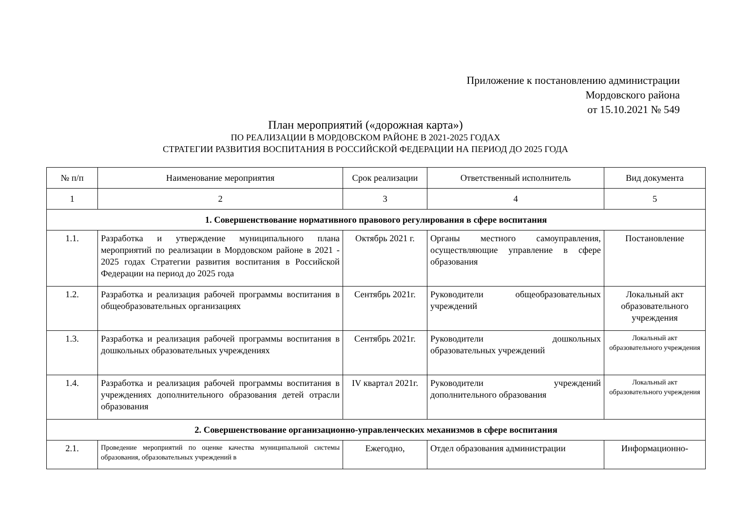Приложение к постановлению администрации
Мордовского района
от 15.10.2021 № 549
План мероприятий («дорожная карта»)
ПО РЕАЛИЗАЦИИ В МОРДОВСКОМ РАЙОНЕ В 2021-2025 ГОДАХ
СТРАТЕГИИ РАЗВИТИЯ ВОСПИТАНИЯ В РОССИЙСКОЙ ФЕДЕРАЦИИ НА ПЕРИОД ДО 2025 ГОДА
| № п/п | Наименование мероприятия | Срок реализации | Ответственный исполнитель | Вид документа |
| --- | --- | --- | --- | --- |
| 1 | 2 | 3 | 4 | 5 |
| 1. Совершенствование нормативного правового регулирования в сфере воспитания | | | | |
| 1.1. | Разработка и утверждение муниципального плана мероприятий по реализации в Мордовском районе в 2021 - 2025 годах Стратегии развития воспитания в Российской Федерации на период до 2025 года | Октябрь 2021 г. | Органы местного самоуправления, осуществляющие управление в сфере образования | Постановление |
| 1.2. | Разработка и реализация рабочей программы воспитания в общеобразовательных организациях | Сентябрь 2021г. | Руководители общеобразовательных учреждений | Локальный акт образовательного учреждения |
| 1.3. | Разработка и реализация рабочей программы воспитания в дошкольных образовательных учреждениях | Сентябрь 2021г. | Руководители дошкольных образовательных учреждений | Локальный акт образовательного учреждения |
| 1.4. | Разработка и реализация рабочей программы воспитания в учреждениях дополнительного образования детей отрасли образования | IV квартал 2021г. | Руководители учреждений дополнительного образования | Локальный акт образовательного учреждения |
| 2. Совершенствование организационно-управленческих механизмов в сфере воспитания | | | | |
| 2.1. | Проведение мероприятий по оценке качества муниципальной системы образования, образовательных учреждений в | Ежегодно, | Отдел образования администрации | Информационно- |